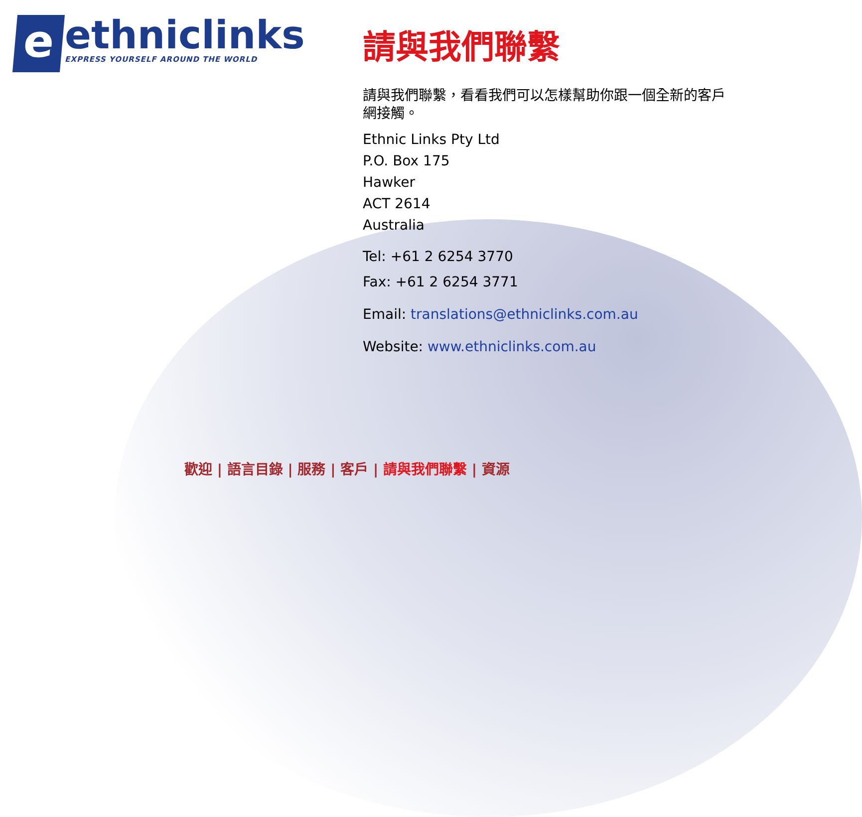e
ethniclinks
EXPRESS YOURSELF AROUND THE WORLD
請與我們聯繫
請與我們聯繫，看看我們可以怎樣幫助你跟一個全新的客戶網接觸。
Ethnic Links Pty Ltd
P.O. Box 175
Hawker
ACT 2614
Australia
Tel: +61 2 6254 3770
Fax: +61 2 6254 3771
Email: translations@ethniclinks.com.au
Website: www.ethniclinks.com.au
歡迎 | 語言目錄 | 服務 | 客戶 | 請與我們聯繫 | 資源